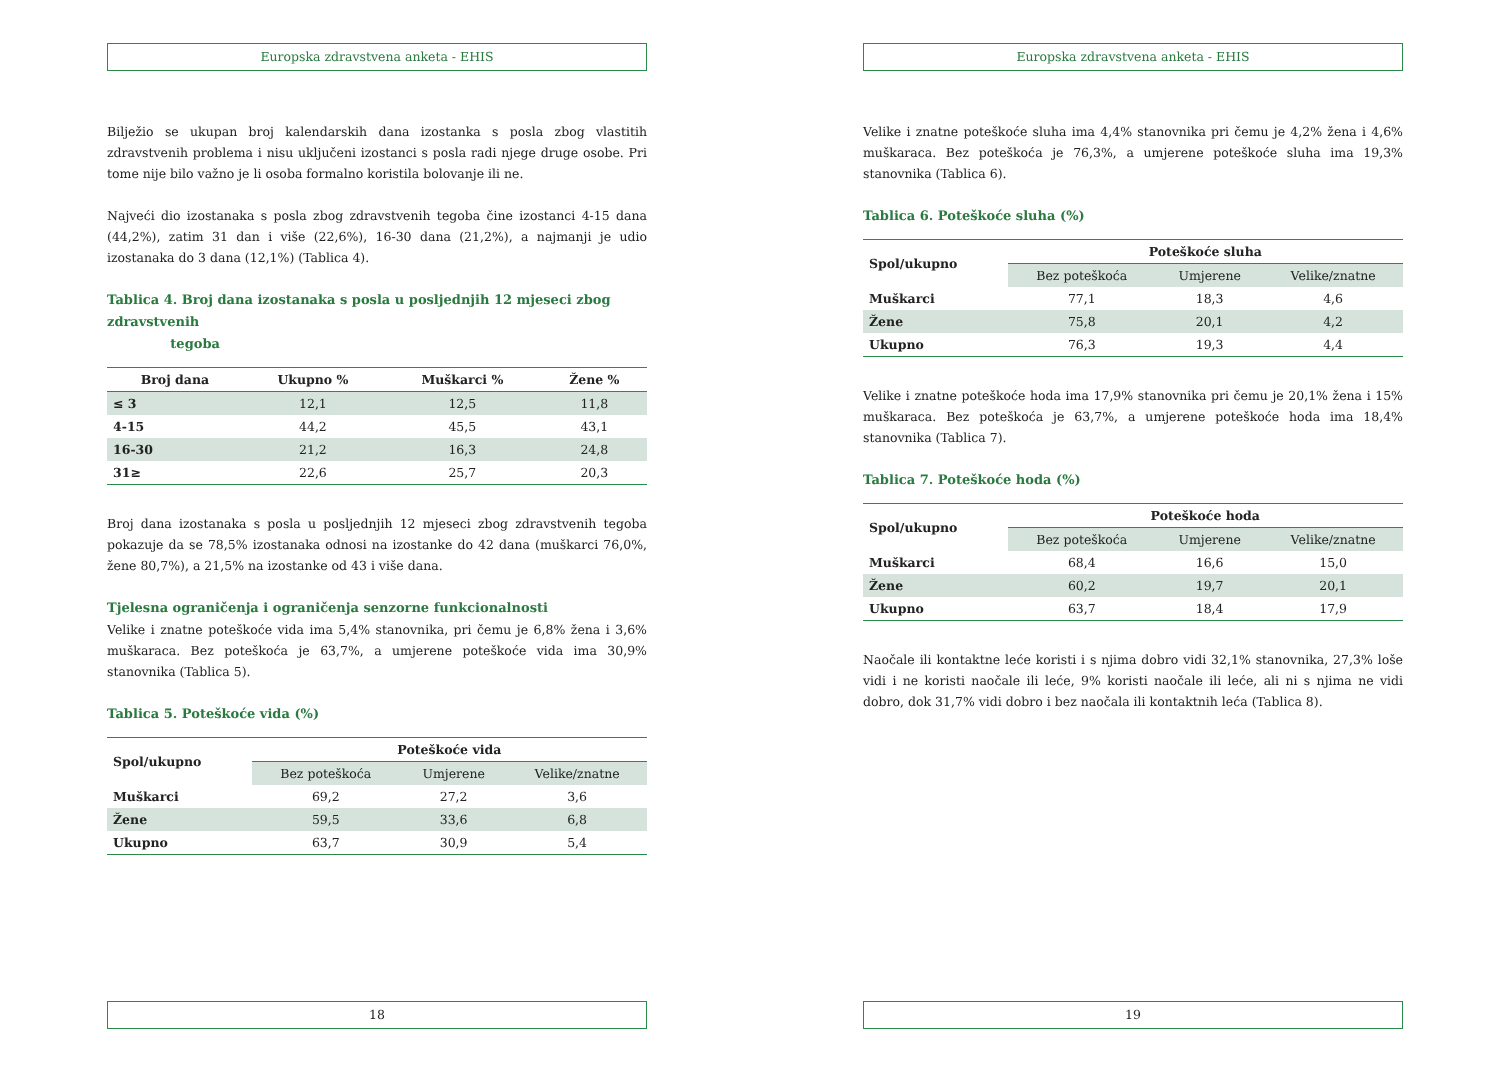Europska zdravstvena anketa - EHIS
Bilježio se ukupan broj kalendarskih dana izostanka s posla zbog vlastitih zdravstvenih problema i nisu uključeni izostanci s posla radi njege druge osobe. Pri tome nije bilo važno je li osoba formalno koristila bolovanje ili ne.
Najveći dio izostanaka s posla zbog zdravstvenih tegoba čine izostanci 4-15 dana (44,2%), zatim 31 dan i više (22,6%), 16-30 dana (21,2%), a najmanji je udio izostanaka do 3 dana (12,1%) (Tablica 4).
Tablica 4. Broj dana izostanaka s posla u posljednjih 12 mjeseci zbog zdravstvenih
tegoba
| Broj dana | Ukupno % | Muškarci % | Žene % |
| --- | --- | --- | --- |
| ≤ 3 | 12,1 | 12,5 | 11,8 |
| 4-15 | 44,2 | 45,5 | 43,1 |
| 16-30 | 21,2 | 16,3 | 24,8 |
| 31≥ | 22,6 | 25,7 | 20,3 |
Broj dana izostanaka s posla u posljednjih 12 mjeseci zbog zdravstvenih tegoba pokazuje da se 78,5% izostanaka odnosi na izostanke do 42 dana (muškarci 76,0%, žene 80,7%), a 21,5% na izostanke od 43 i više dana.
Tjelesna ograničenja i ograničenja senzorne funkcionalnosti
Velike i znatne poteškoće vida ima 5,4% stanovnika, pri čemu je 6,8% žena i 3,6% muškaraca. Bez poteškoća je 63,7%, a umjerene poteškoće vida ima 30,9% stanovnika (Tablica 5).
Tablica 5. Poteškoće vida (%)
| Spol/ukupno | Poteškoće vida | | |
| --- | --- | --- | --- |
| | Bez poteškoća | Umjerene | Velike/znatne |
| Muškarci | 69,2 | 27,2 | 3,6 |
| Žene | 59,5 | 33,6 | 6,8 |
| Ukupno | 63,7 | 30,9 | 5,4 |
18
Europska zdravstvena anketa - EHIS
Velike i znatne poteškoće sluha ima 4,4% stanovnika pri čemu je 4,2% žena i 4,6% muškaraca. Bez poteškoća je 76,3%, a umjerene poteškoće sluha ima 19,3% stanovnika (Tablica 6).
Tablica 6. Poteškoće sluha (%)
| Spol/ukupno | Poteškoće sluha | | |
| --- | --- | --- | --- |
| | Bez poteškoća | Umjerene | Velike/znatne |
| Muškarci | 77,1 | 18,3 | 4,6 |
| Žene | 75,8 | 20,1 | 4,2 |
| Ukupno | 76,3 | 19,3 | 4,4 |
Velike i znatne poteškoće hoda ima 17,9% stanovnika pri čemu je 20,1% žena i 15% muškaraca. Bez poteškoća je 63,7%, a umjerene poteškoće hoda ima 18,4% stanovnika (Tablica 7).
Tablica 7. Poteškoće hoda (%)
| Spol/ukupno | Poteškoće hoda | | |
| --- | --- | --- | --- |
| | Bez poteškoća | Umjerene | Velike/znatne |
| Muškarci | 68,4 | 16,6 | 15,0 |
| Žene | 60,2 | 19,7 | 20,1 |
| Ukupno | 63,7 | 18,4 | 17,9 |
Naočale ili kontaktne leće koristi i s njima dobro vidi 32,1% stanovnika, 27,3% loše vidi i ne koristi naočale ili leće, 9% koristi naočale ili leće, ali ni s njima ne vidi dobro, dok 31,7% vidi dobro i bez naočala ili kontaktnih leća (Tablica 8).
19